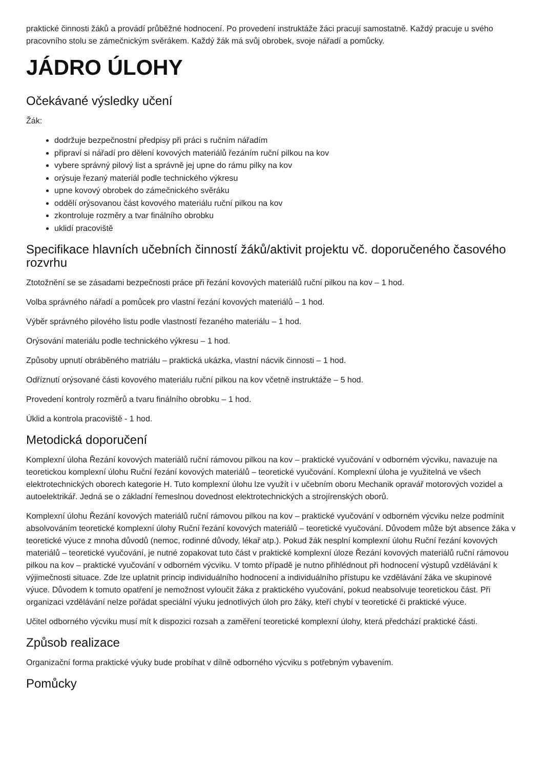praktické činnosti žáků a provádí průběžné hodnocení. Po provedení instruktáže žáci pracují samostatně. Každý pracuje u svého pracovního stolu se zámečnickým svěrákem. Každý žák má svůj obrobek, svoje nářadí a pomůcky.
JÁDRO ÚLOHY
Očekávané výsledky učení
Žák:
dodržuje bezpečnostní předpisy při práci s ručním nářadím
připraví si nářadí pro dělení kovových materiálů řezáním ruční pilkou na kov
vybere správný pilový list a správně jej upne do rámu pilky na kov
orýsuje řezaný materiál podle technického výkresu
upne kovový obrobek do zámečnického svěráku
oddělí orýsovanou část kovového materiálu ruční pilkou na kov
zkontroluje rozměry a tvar finálního obrobku
uklidí pracoviště
Specifikace hlavních učebních činností žáků/aktivit projektu vč. doporučeného časového rozvrhu
Ztotožnění se se zásadami bezpečnosti práce při řezání kovových materiálů ruční pilkou na kov – 1 hod.
Volba správného nářadí a pomůcek pro vlastní řezání kovových materiálů – 1 hod.
Výběr správného pilového listu podle vlastností řezaného materiálu – 1 hod.
Orýsování materiálu podle technického výkresu – 1 hod.
Způsoby upnutí obráběného matriálu – praktická ukázka, vlastní nácvik činnosti – 1 hod.
Odříznutí orýsované části kovového materiálu ruční pilkou na kov včetně instruktáže – 5 hod.
Provedení kontroly rozměrů a tvaru finálního obrobku – 1 hod.
Úklid a kontrola pracoviště - 1 hod.
Metodická doporučení
Komplexní úloha Řezání kovových materiálů ruční rámovou pilkou na kov – praktické vyučování v odborném výcviku, navazuje na teoretickou komplexní úlohu Ruční řezání kovových materiálů – teoretické vyučování. Komplexní úloha je využitelná ve všech elektrotechnických oborech kategorie H. Tuto komplexní úlohu lze využít i v učebním oboru Mechanik opravář motorových vozidel a autoelektrikář. Jedná se o základní řemeslnou dovednost elektrotechnických a strojírenských oborů.
Komplexní úlohu Řezání kovových materiálů ruční rámovou pilkou na kov – praktické vyučování v odborném výcviku nelze podmínit absolvováním teoretické komplexní úlohy Ruční řezání kovových materiálů – teoretické vyučování. Důvodem může být absence žáka v teoretické výuce z mnoha důvodů (nemoc, rodinné důvody, lékař atp.). Pokud žák nesplní komplexní úlohu Ruční řezání kovových materiálů – teoretické vyučování, je nutné zopakovat tuto část v praktické komplexní úloze Řezání kovových materiálů ruční rámovou pilkou na kov – praktické vyučování v odborném výcviku. V tomto případě je nutno přihlédnout při hodnocení výstupů vzdělávání k výjimečnosti situace. Zde lze uplatnit princip individuálního hodnocení a individuálního přístupu ke vzdělávání žáka ve skupinové výuce. Důvodem k tomuto opatření je nemožnost vyloučit žáka z praktického vyučování, pokud neabsolvuje teoretickou část. Při organizaci vzdělávání nelze pořádat speciální výuku jednotlivých úloh pro žáky, kteří chybí v teoretické či praktické výuce.
Učitel odborného výcviku musí mít k dispozici rozsah a zaměření teoretické komplexní úlohy, která předchází praktické části.
Způsob realizace
Organizační forma praktické výuky bude probíhat v dílně odborného výcviku s potřebným vybavením.
Pomůcky